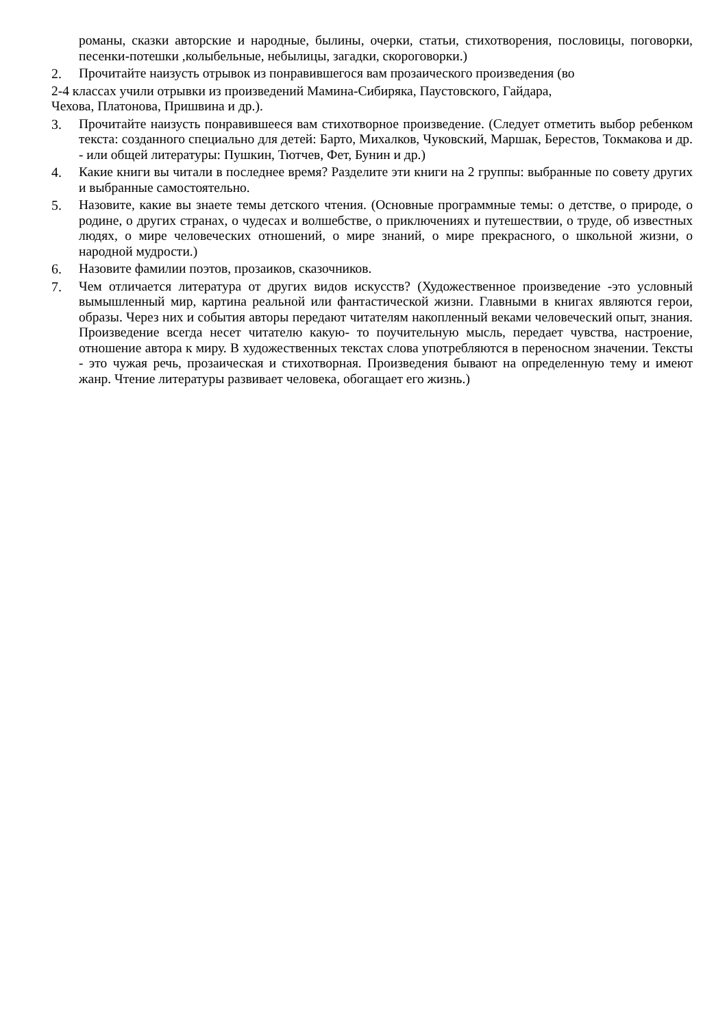романы, сказки авторские и народные, былины, очерки, статьи, стихотворения, пословицы, поговорки, песенки-потешки ,колыбельные, небылицы, загадки, скороговорки.)
2. Прочитайте наизусть отрывок из понравившегося вам прозаического произведения (во
2-4 классах учили отрывки из произведений Мамина-Сибиряка, Паустовского, Гайдара,
Чехова, Платонова, Пришвина и др.).
3. Прочитайте наизусть понравившееся вам стихотворное произведение. (Следует отметить выбор ребенком текста: созданного специально для детей: Барто, Михалков, Чуковский, Маршак, Берестов, Токмакова и др. - или общей литературы: Пушкин, Тютчев, Фет, Бунин и др.)
4. Какие книги вы читали в последнее время? Разделите эти книги на 2 группы: выбранные по совету других и выбранные самостоятельно.
5. Назовите, какие вы знаете темы детского чтения. (Основные программные темы: о детстве, о природе, о родине, о других странах, о чудесах и волшебстве, о приключениях и путешествии, о труде, об известных людях, о мире человеческих отношений, о мире знаний, о мире прекрасного, о школьной жизни, о народной мудрости.)
6. Назовите фамилии поэтов, прозаиков, сказочников.
7. Чем отличается литература от других видов искусств? (Художественное произведение -это условный вымышленный мир, картина реальной или фантастической жизни. Главными в книгах являются герои, образы. Через них и события авторы передают читателям накопленный веками человеческий опыт, знания. Произведение всегда несет читателю какую- то поучительную мысль, передает чувства, настроение, отношение автора к миру. В художественных текстах слова употребляются в переносном значении. Тексты - это чужая речь, прозаическая и стихотворная. Произведения бывают на определенную тему и имеют жанр. Чтение литературы развивает человека, обогащает его жизнь.)